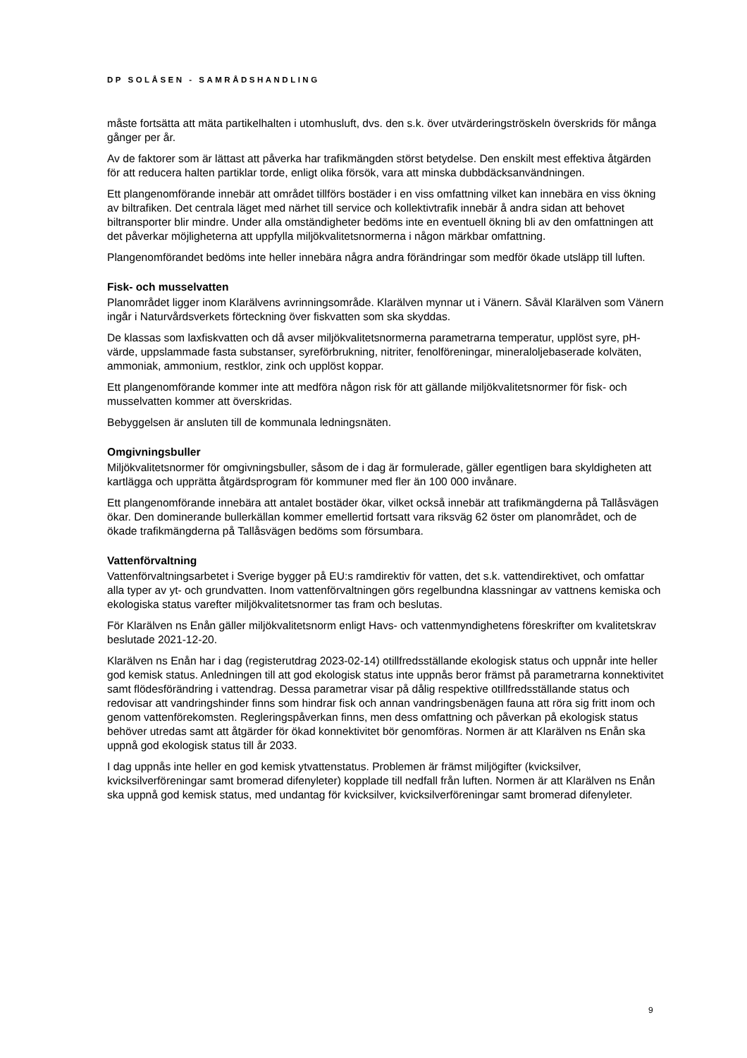DP SOLÅSEN - SAMRÅDSHANDLING
måste fortsätta att mäta partikelhalten i utomhusluft, dvs. den s.k. över utvärderingströskeln överskrids för många gånger per år.
Av de faktorer som är lättast att påverka har trafikmängden störst betydelse. Den enskilt mest effektiva åtgärden för att reducera halten partiklar torde, enligt olika försök, vara att minska dubbdäcksanvändningen.
Ett plangenomförande innebär att området tillförs bostäder i en viss omfattning vilket kan innebära en viss ökning av biltrafiken. Det centrala läget med närhet till service och kollektivtrafik innebär å andra sidan att behovet biltransporter blir mindre. Under alla omständigheter bedöms inte en eventuell ökning bli av den omfattningen att det påverkar möjligheterna att uppfylla miljökvalitetsnormerna i någon märkbar omfattning.
Plangenomförandet bedöms inte heller innebära några andra förändringar som medför ökade utsläpp till luften.
Fisk- och musselvatten
Planområdet ligger inom Klarälvens avrinningsområde. Klarälven mynnar ut i Vänern. Såväl Klarälven som Vänern ingår i Naturvårdsverkets förteckning över fiskvatten som ska skyddas.
De klassas som laxfiskvatten och då avser miljökvalitetsnormerna parametrarna temperatur, upplöst syre, pH-värde, uppslammade fasta substanser, syreförbrukning, nitriter, fenolföreningar, mineraloljebaserade kolväten, ammoniak, ammonium, restklor, zink och upplöst koppar.
Ett plangenomförande kommer inte att medföra någon risk för att gällande miljökvalitetsnormer för fisk- och musselvatten kommer att överskridas.
Bebyggelsen är ansluten till de kommunala ledningsnäten.
Omgivningsbuller
Miljökvalitetsnormer för omgivningsbuller, såsom de i dag är formulerade, gäller egentligen bara skyldigheten att kartlägga och upprätta åtgärdsprogram för kommuner med fler än 100 000 invånare.
Ett plangenomförande innebära att antalet bostäder ökar, vilket också innebär att trafikmängderna på Tallåsvägen ökar. Den dominerande bullerkällan kommer emellertid fortsatt vara riksväg 62 öster om planområdet, och de ökade trafikmängderna på Tallåsvägen bedöms som försumbara.
Vattenförvaltning
Vattenförvaltningsarbetet i Sverige bygger på EU:s ramdirektiv för vatten, det s.k. vattendirektivet, och omfattar alla typer av yt- och grundvatten. Inom vattenförvaltningen görs regelbundna klassningar av vattnens kemiska och ekologiska status varefter miljökvalitetsnormer tas fram och beslutas.
För Klarälven ns Enån gäller miljökvalitetsnorm enligt Havs- och vattenmyndighetens föreskrifter om kvalitetskrav beslutade 2021-12-20.
Klarälven ns Enån har i dag (registerutdrag 2023-02-14) otillfredsställande ekologisk status och uppnår inte heller god kemisk status. Anledningen till att god ekologisk status inte uppnås beror främst på parametrarna konnektivitet samt flödesförändring i vattendrag. Dessa parametrar visar på dålig respektive otillfredsställande status och redovisar att vandringshinder finns som hindrar fisk och annan vandringsbenägen fauna att röra sig fritt inom och genom vattenförekomsten. Regleringspåverkan finns, men dess omfattning och påverkan på ekologisk status behöver utredas samt att åtgärder för ökad konnektivitet bör genomföras. Normen är att Klarälven ns Enån ska uppnå god ekologisk status till år 2033.
I dag uppnås inte heller en god kemisk ytvattenstatus. Problemen är främst miljögifter (kvicksilver, kvicksilverföreningar samt bromerad difenyleter) kopplade till nedfall från luften. Normen är att Klarälven ns Enån ska uppnå god kemisk status, med undantag för kvicksilver, kvicksilverföreningar samt bromerad difenyleter.
9